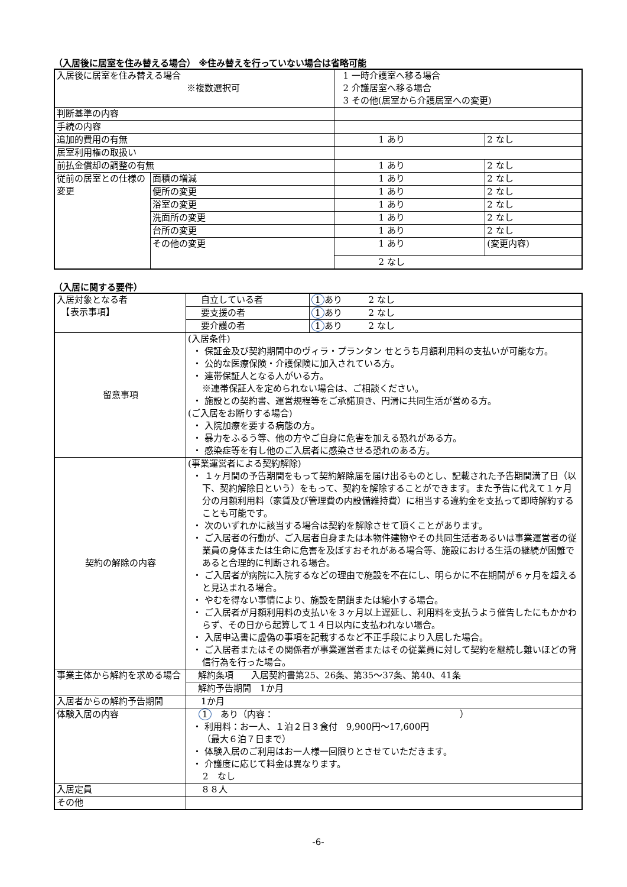（入居後に居室を住み替える場合） ※住み替えを行っていない場合は省略可能
| 入居後に居室を住み替える場合 ※複数選択可 | | 1 一時介護室へ移る場合 2 介護居室へ移る場合 3 その他(居室から介護居室への変更) | |
| 判断基準の内容 | | | |
| 手続の内容 | | | |
| 追加的費用の有無 | | 1 あり | 2 なし |
| 居室利用権の取扱い | | | |
| 前払金償却の調整の有無 | | 1 あり | 2 なし |
| 従前の居室との仕様の変更 | 面積の増減 | 1 あり | 2 なし |
| | 便所の変更 | 1 あり | 2 なし |
| | 浴室の変更 | 1 あり | 2 なし |
| | 洗面所の変更 | 1 あり | 2 なし |
| | 台所の変更 | 1 あり | 2 なし |
| | その他の変更 | 1 あり | (変更内容) |
| | | 2 なし | |
（入居に関する要件）
| 入居対象となる者 【表示事項】 | 自立している者 | 1 あり 2 なし |
| | 要支援の者 | 1 あり 2 なし |
| | 要介護の者 | 1 あり 2 なし |
| 留意事項 | (入居条件) ・ 保証金及び契約期間中のヴィラ・プランタン せとうち月額利用料の支払いが可能な方。 ・ 公的な医療保険・介護保険に加入されている方。 ・ 連帯保証人となる人がいる方。 ※連帯保証人を定められない場合は、ご相談ください。 ・ 施設との契約書、運営規程等をご承諾頂き、円滑に共同生活が営める方。 (ご入居をお断りする場合) ・ 入院加療を要する病態の方。 ・ 暴力をふるう等、他の方やご自身に危害を加える恐れがある方。 ・ 感染症等を有し他のご入居者に感染させる恐れのある方。 | |
| 契約の解除の内容 | (事業運営者による契約解除) ・ １ヶ月間の予告期間をもって契約解除届を届け出るものとし、記載された予告期間満了日（以下、契約解除日という）をもって、契約を解除することができます。また予告に代えて１ヶ月分の月額利用料（家賃及び管理費の内設備維持費）に相当する違約金を支払って即時解約することも可能です。 ・ 次のいずれかに該当する場合は契約を解除させて頂くことがあります。 ・ ご入居者の行動が、ご入居者自身または本物件建物やその共同生活者あるいは事業運営者の従業員の身体または生命に危害を及ぼすおそれがある場合等、施設における生活の継続が困難であると合理的に判断される場合。 ・ ご入居者が病院に入院するなどの理由で施設を不在にし、明らかに不在期間が６ヶ月を超えると見込まれる場合。 ・ やむを得ない事情により、施設を閉鎖または縮小する場合。 ・ ご入居者が月額利用料の支払いを３ヶ月以上遅延し、利用料を支払うよう催告したにもかかわらず、その日から起算して１４日以内に支払われない場合。 ・ 入居申込書に虚偽の事項を記載するなど不正手段により入居した場合。 ・ ご入居者またはその関係者が事業運営者またはその従業員に対して契約を継続し難いほどの背信行為を行った場合。 | |
| 事業主体から解約を求める場合 | 解約条項 入居契約書第25、26条、第35～37条、第40、41条 | |
| | 解約予告期間 1か月 | |
| 入居者からの解約予告期間 | 1か月 | |
| 体験入居の内容 | 1 あり（内容： ） ・ 利用料：お一人、１泊２日３食付 9,900円～17,600円 （最大６泊７日まで） ・ 体験入居のご利用はお一人様一回限りとさせていただきます。 ・ 介護度に応じて料金は異なります。 2 なし | |
| 入居定員 | ８８人 | |
| その他 | | |
-6-